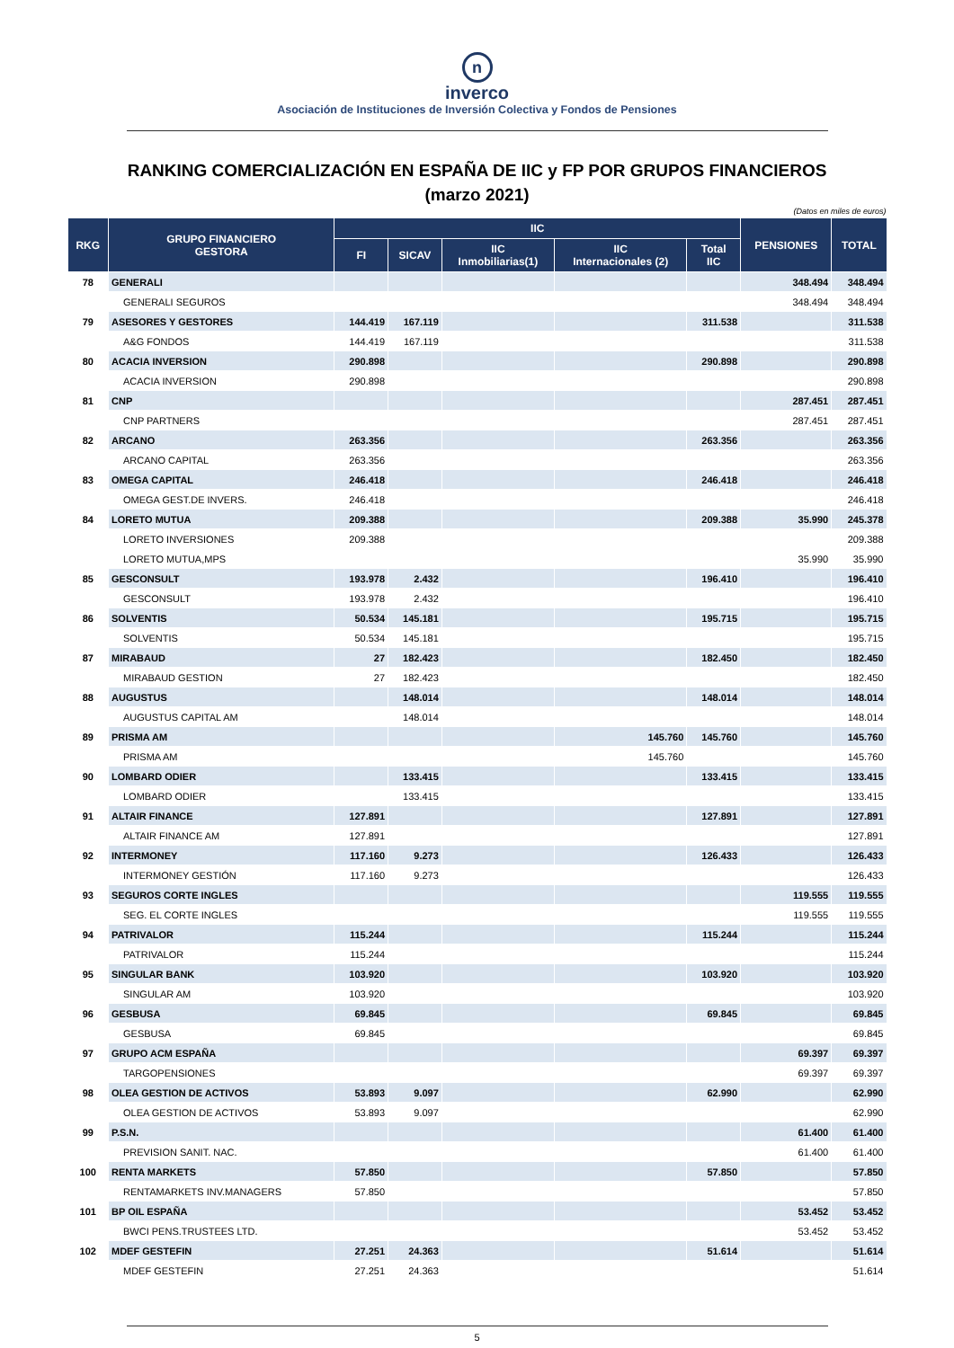n
inverco
Asociación de Instituciones de Inversión Colectiva y Fondos de Pensiones
RANKING COMERCIALIZACIÓN EN ESPAÑA DE IIC y FP POR GRUPOS FINANCIEROS
(marzo 2021)
(Datos en miles de euros)
| RKG | GRUPO FINANCIERO GESTORA | IIC | | | | | PENSIONES | TOTAL |
| --- | --- | --- | --- | --- | --- | --- | --- | --- |
| | | FI | SICAV | IIC Inmobiliarias(1) | IIC Internacionales (2) | Total IIC | | |
| 78 | GENERALI | | | | | | 348.494 | 348.494 |
| | GENERALI SEGUROS | | | | | | 348.494 | 348.494 |
| 79 | ASESORES Y GESTORES | 144.419 | 167.119 | | | 311.538 | | 311.538 |
| | A&G FONDOS | 144.419 | 167.119 | | | | | 311.538 |
| 80 | ACACIA INVERSION | 290.898 | | | | 290.898 | | 290.898 |
| | ACACIA INVERSION | 290.898 | | | | | | 290.898 |
| 81 | CNP | | | | | | 287.451 | 287.451 |
| | CNP PARTNERS | | | | | | 287.451 | 287.451 |
| 82 | ARCANO | 263.356 | | | | 263.356 | | 263.356 |
| | ARCANO CAPITAL | 263.356 | | | | | | 263.356 |
| 83 | OMEGA CAPITAL | 246.418 | | | | 246.418 | | 246.418 |
| | OMEGA GEST.DE INVERS. | 246.418 | | | | | | 246.418 |
| 84 | LORETO MUTUA | 209.388 | | | | 209.388 | 35.990 | 245.378 |
| | LORETO INVERSIONES | 209.388 | | | | | | 209.388 |
| | LORETO MUTUA,MPS | | | | | | 35.990 | 35.990 |
| 85 | GESCONSULT | 193.978 | 2.432 | | | 196.410 | | 196.410 |
| | GESCONSULT | 193.978 | 2.432 | | | | | 196.410 |
| 86 | SOLVENTIS | 50.534 | 145.181 | | | 195.715 | | 195.715 |
| | SOLVENTIS | 50.534 | 145.181 | | | | | 195.715 |
| 87 | MIRABAUD | 27 | 182.423 | | | 182.450 | | 182.450 |
| | MIRABAUD GESTION | 27 | 182.423 | | | | | 182.450 |
| 88 | AUGUSTUS | | 148.014 | | | 148.014 | | 148.014 |
| | AUGUSTUS CAPITAL AM | | 148.014 | | | | | 148.014 |
| 89 | PRISMA AM | | | | 145.760 | 145.760 | | 145.760 |
| | PRISMA AM | | | | 145.760 | | | 145.760 |
| 90 | LOMBARD ODIER | | 133.415 | | | 133.415 | | 133.415 |
| | LOMBARD ODIER | | 133.415 | | | | | 133.415 |
| 91 | ALTAIR FINANCE | 127.891 | | | | 127.891 | | 127.891 |
| | ALTAIR FINANCE AM | 127.891 | | | | | | 127.891 |
| 92 | INTERMONEY | 117.160 | 9.273 | | | 126.433 | | 126.433 |
| | INTERMONEY GESTIÓN | 117.160 | 9.273 | | | | | 126.433 |
| 93 | SEGUROS CORTE INGLES | | | | | | 119.555 | 119.555 |
| | SEG. EL CORTE INGLES | | | | | | 119.555 | 119.555 |
| 94 | PATRIVALOR | 115.244 | | | | 115.244 | | 115.244 |
| | PATRIVALOR | 115.244 | | | | | | 115.244 |
| 95 | SINGULAR BANK | 103.920 | | | | 103.920 | | 103.920 |
| | SINGULAR AM | 103.920 | | | | | | 103.920 |
| 96 | GESBUSA | 69.845 | | | | 69.845 | | 69.845 |
| | GESBUSA | 69.845 | | | | | | 69.845 |
| 97 | GRUPO ACM ESPAÑA | | | | | | 69.397 | 69.397 |
| | TARGOPENSIONES | | | | | | 69.397 | 69.397 |
| 98 | OLEA GESTION DE ACTIVOS | 53.893 | 9.097 | | | 62.990 | | 62.990 |
| | OLEA GESTION DE ACTIVOS | 53.893 | 9.097 | | | | | 62.990 |
| 99 | P.S.N. | | | | | | 61.400 | 61.400 |
| | PREVISION SANIT. NAC. | | | | | | 61.400 | 61.400 |
| 100 | RENTA MARKETS | 57.850 | | | | 57.850 | | 57.850 |
| | RENTAMARKETS INV.MANAGERS | 57.850 | | | | | | 57.850 |
| 101 | BP OIL ESPAÑA | | | | | | 53.452 | 53.452 |
| | BWCI PENS.TRUSTEES LTD. | | | | | | 53.452 | 53.452 |
| 102 | MDEF GESTEFIN | 27.251 | 24.363 | | | 51.614 | | 51.614 |
| | MDEF GESTEFIN | 27.251 | 24.363 | | | | | 51.614 |
5